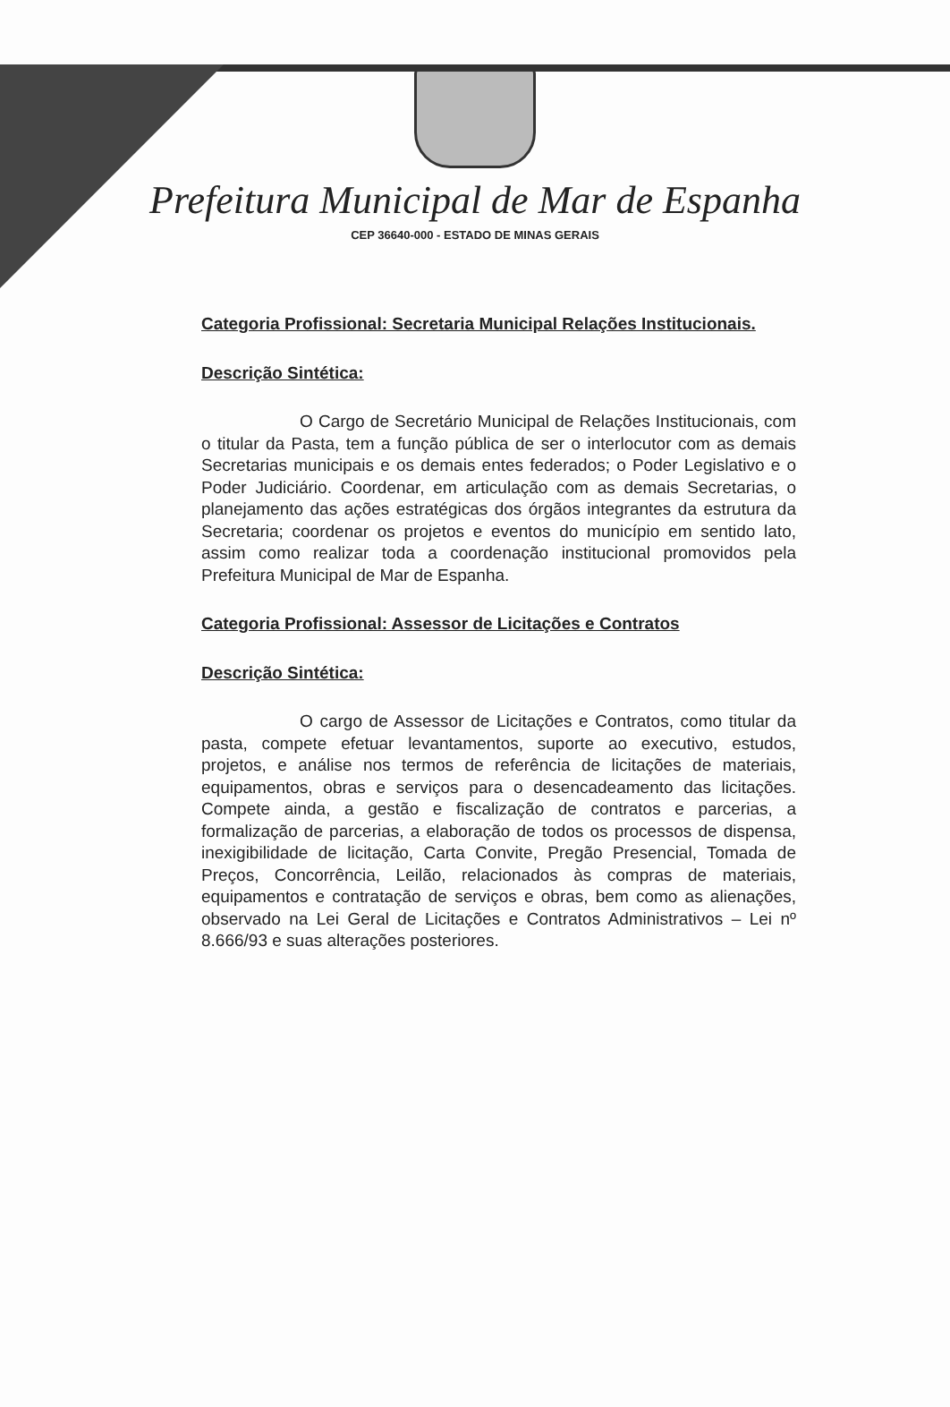Prefeitura Municipal de Mar de Espanha
CEP 36640-000 - ESTADO DE MINAS GERAIS
Categoria Profissional: Secretaria Municipal Relações Institucionais.
Descrição Sintética:
O Cargo de Secretário Municipal de Relações Institucionais, com o titular da Pasta, tem a função pública de ser o interlocutor com as demais Secretarias municipais e os demais entes federados; o Poder Legislativo e o Poder Judiciário. Coordenar, em articulação com as demais Secretarias, o planejamento das ações estratégicas dos órgãos integrantes da estrutura da Secretaria; coordenar os projetos e eventos do município em sentido lato, assim como realizar toda a coordenação institucional promovidos pela Prefeitura Municipal de Mar de Espanha.
Categoria Profissional: Assessor de Licitações e Contratos
Descrição Sintética:
O cargo de Assessor de Licitações e Contratos, como titular da pasta, compete efetuar levantamentos, suporte ao executivo, estudos, projetos, e análise nos termos de referência de licitações de materiais, equipamentos, obras e serviços para o desencadeamento das licitações. Compete ainda, a gestão e fiscalização de contratos e parcerias, a formalização de parcerias, a elaboração de todos os processos de dispensa, inexigibilidade de licitação, Carta Convite, Pregão Presencial, Tomada de Preços, Concorrência, Leilão, relacionados às compras de materiais, equipamentos e contratação de serviços e obras, bem como as alienações, observado na Lei Geral de Licitações e Contratos Administrativos – Lei nº 8.666/93 e suas alterações posteriores.